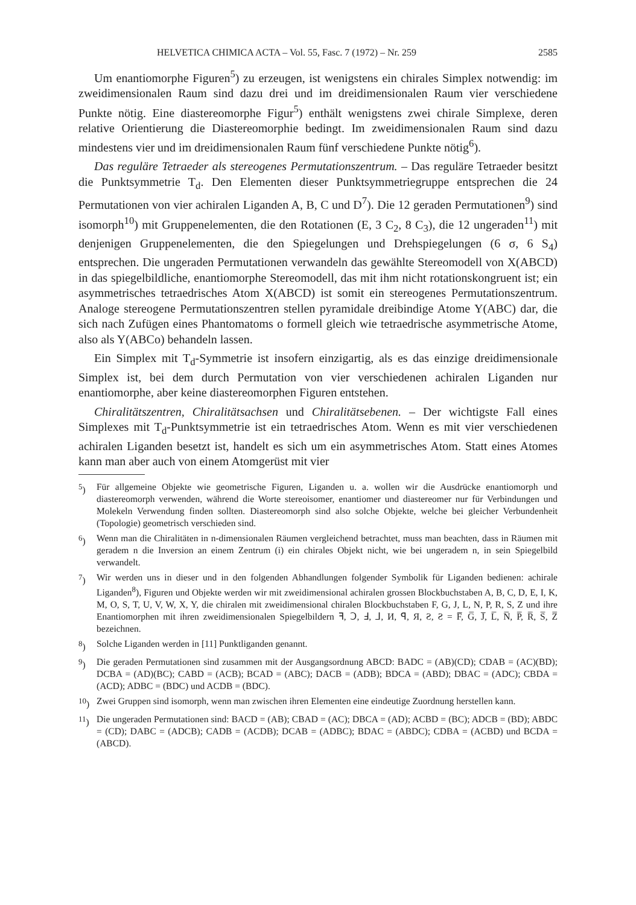HELVETICA CHIMICA ACTA – Vol. 55, Fasc. 7 (1972) – Nr. 259 2585
Um enantiomorphe Figuren<sup>5</sup>) zu erzeugen, ist wenigstens ein chirales Simplex notwendig: im zweidimensionalen Raum sind dazu drei und im dreidimensionalen Raum vier verschiedene Punkte nötig. Eine diastereomorphe Figur<sup>5</sup>) enthält wenigstens zwei chirale Simplexe, deren relative Orientierung die Diastereomorphie bedingt. Im zweidimensionalen Raum sind dazu mindestens vier und im dreidimensionalen Raum fünf verschiedene Punkte nötig<sup>6</sup>).
Das reguläre Tetraeder als stereogenes Permutationszentrum. – Das reguläre Tetraeder besitzt die Punktsymmetrie T<sub>d</sub>. Den Elementen dieser Punktsymmetriegruppe entsprechen die 24 Permutationen von vier achiralen Liganden A, B, C und D<sup>7</sup>). Die 12 geraden Permutationen<sup>9</sup>) sind isomorph<sup>10</sup>) mit Gruppenelementen, die den Rotationen (E, 3 C<sub>2</sub>, 8 C<sub>3</sub>), die 12 ungeraden<sup>11</sup>) mit denjenigen Gruppenelementen, die den Spiegelungen und Drehspiegelungen (6 σ, 6 S<sub>4</sub>) entsprechen. Die ungeraden Permutationen verwandeln das gewählte Stereomodell von X(ABCD) in das spiegelbildliche, enantiomorphe Stereomodell, das mit ihm nicht rotationskongruent ist; ein asymmetrisches tetraedrisches Atom X(ABCD) ist somit ein stereogenes Permutationszentrum. Analoge stereogene Permutationszentren stellen pyramidale dreibindige Atome Y(ABC) dar, die sich nach Zufügen eines Phantomatoms o formell gleich wie tetraedrische asymmetrische Atome, also als Y(ABCo) behandeln lassen.
Ein Simplex mit T<sub>d</sub>-Symmetrie ist insofern einzigartig, als es das einzige dreidimensionale Simplex ist, bei dem durch Permutation von vier verschiedenen achiralen Liganden nur enantiomorphe, aber keine diastereomorphen Figuren entstehen.
Chiralitätszentren, Chiralitätsachsen und Chiralitätsebenen. – Der wichtigste Fall eines Simplexes mit T<sub>d</sub>-Punktsymmetrie ist ein tetraedrisches Atom. Wenn es mit vier verschiedenen achiralen Liganden besetzt ist, handelt es sich um ein asymmetrisches Atom. Statt eines Atomes kann man aber auch von einem Atomgerüst mit vier
<sup>5</sup>) Für allgemeine Objekte wie geometrische Figuren, Liganden u. a. wollen wir die Ausdrücke enantiomorph und diastereomorph verwenden, während die Worte stereoisomer, enantiomer und diastereomer nur für Verbindungen und Molekeln Verwendung finden sollten. Diastereomorph sind also solche Objekte, welche bei gleicher Verbundenheit (Topologie) geometrisch verschieden sind.
<sup>6</sup>) Wenn man die Chiralitäten in n-dimensionalen Räumen vergleichend betrachtet, muss man beachten, dass in Räumen mit geradem n die Inversion an einem Zentrum (i) ein chirales Objekt nicht, wie bei ungeradem n, in sein Spiegelbild verwandelt.
<sup>7</sup>) Wir werden uns in dieser und in den folgenden Abhandlungen folgender Symbolik für Liganden bedienen: achirale Liganden<sup>8</sup>), Figuren und Objekte werden wir mit zweidimensional achiralen grossen Blockbuchstaben A, B, C, D, E, I, K, M, O, S, T, U, V, W, X, Y, die chiralen mit zweidimensional chiralen Blockbuchstaben F, G, J, L, N, P, R, S, Z und ihre Enantiomorphen mit ihren zweidimensionalen Spiegelbildern ꟻ, Ↄ, Ⅎ, ⅃, И, ꟼ, Я, Ƨ, Ƨ = F̅, G̅, J̅, L̅, N̅, P̅, R̅, S̅, Z̅ bezeichnen.
<sup>8</sup>) Solche Liganden werden in [11] Punktliganden genannt.
<sup>9</sup>) Die geraden Permutationen sind zusammen mit der Ausgangsordnung ABCD: BADC = (AB)(CD); CDAB = (AC)(BD); DCBA = (AD)(BC); CABD = (ACB); BCAD = (ABC); DACB = (ADB); BDCA = (ABD); DBAC = (ADC); CBDA = (ACD); ADBC = (BDC) und ACDB = (BDC).
<sup>10</sup>) Zwei Gruppen sind isomorph, wenn man zwischen ihren Elementen eine eindeutige Zuordnung herstellen kann.
<sup>11</sup>) Die ungeraden Permutationen sind: BACD = (AB); CBAD = (AC); DBCA = (AD); ACBD = (BC); ADCB = (BD); ABDC = (CD); DABC = (ADCB); CADB = (ACDB); DCAB = (ADBC); BDAC = (ABDC); CDBA = (ACBD) und BCDA = (ABCD).